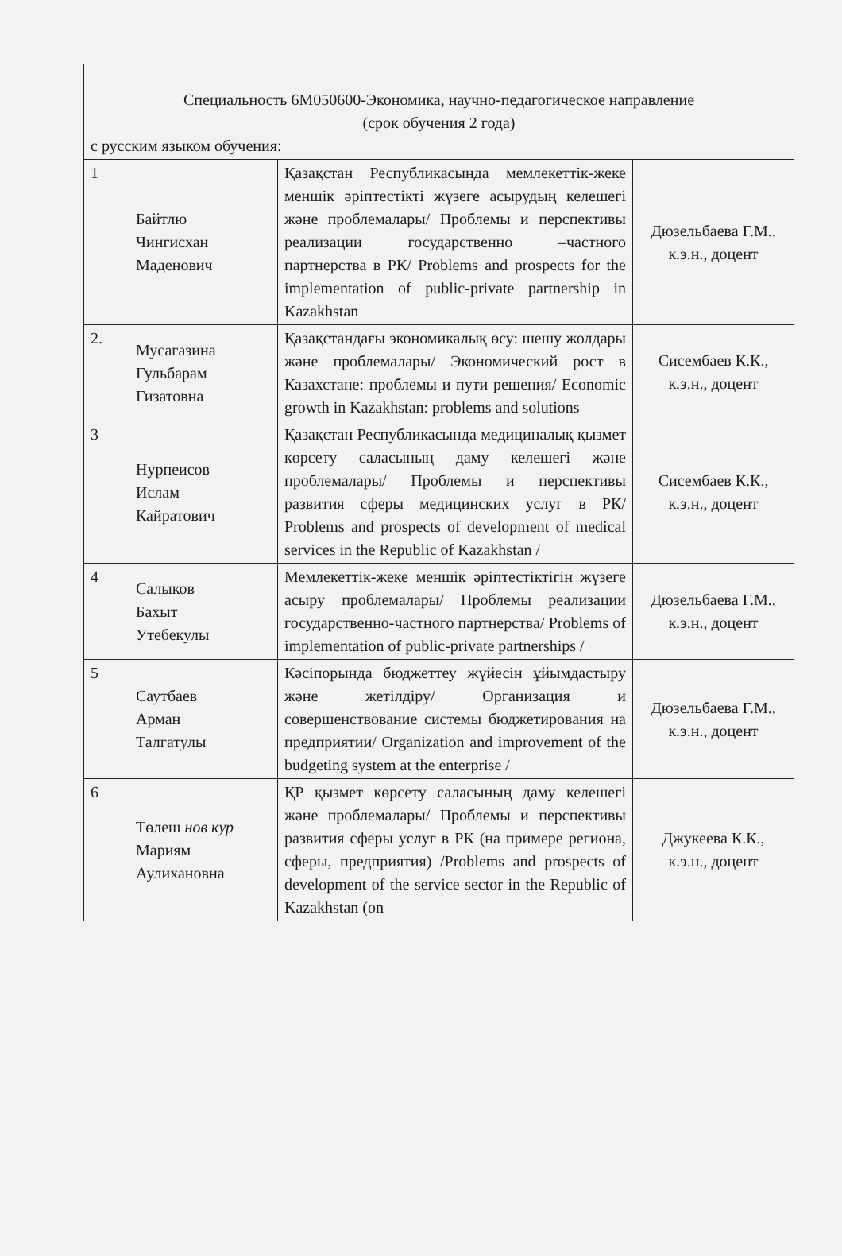| Специальность 6М050600-Экономика, научно-педагогическое направление (срок обучения 2 года) с русским языком обучения: | | | |
| 1 | Байтлю Чингисхан Маденович | Қазақстан Республикасында мемлекеттік-жеке меншік әріптестікті жүзеге асырудың келешегі және проблемалары/ Проблемы и перспективы реализации государственно –частного партнерства в РК/ Problems and prospects for the implementation of public-private partnership in Kazakhstan | Дюзельбаева Г.М., к.э.н., доцент |
| 2. | Мусагазина Гульбарам Гизатовна | Қазақстандағы экономикалық өсу: шешу жолдары және проблемалары/ Экономический рост в Казахстане: проблемы и пути решения/ Economic growth in Kazakhstan: problems and solutions | Сисембаев К.К., к.э.н., доцент |
| 3 | Нурпеисов Ислам Кайратович | Қазақстан Республикасында медициналық қызмет көрсету саласының даму келешегі және проблемалары/ Проблемы и перспективы развития сферы медицинских услуг в РК/ Problems and prospects of development of medical services in the Republic of Kazakhstan / | Сисембаев К.К., к.э.н., доцент |
| 4 | Салыков Бахыт Утебекулы | Мемлекеттік-жеке меншік әріптестіктігін жүзеге асыру проблемалары/ Проблемы реализации государственно-частного партнерства/ Problems of implementation of public-private partnerships / | Дюзельбаева Г.М., к.э.н., доцент |
| 5 | Саутбаев Арман Талгатулы | Кәсіпорында бюджеттеу жүйесін ұйымдастыру және жетілдіру/ Организация и совершенствование системы бюджетирования на предприятии/ Organization and improvement of the budgeting system at the enterprise / | Дюзельбаева Г.М., к.э.н., доцент |
| 6 | Төлеш нов кур Мариям Аулихановна | ҚР қызмет көрсету саласының даму келешегі және проблемалары/ Проблемы и перспективы развития сферы услуг в РК (на примере региона, сферы, предприятия) /Problems and prospects of development of the service sector in the Republic of Kazakhstan (on | Джукеева К.К., к.э.н., доцент |